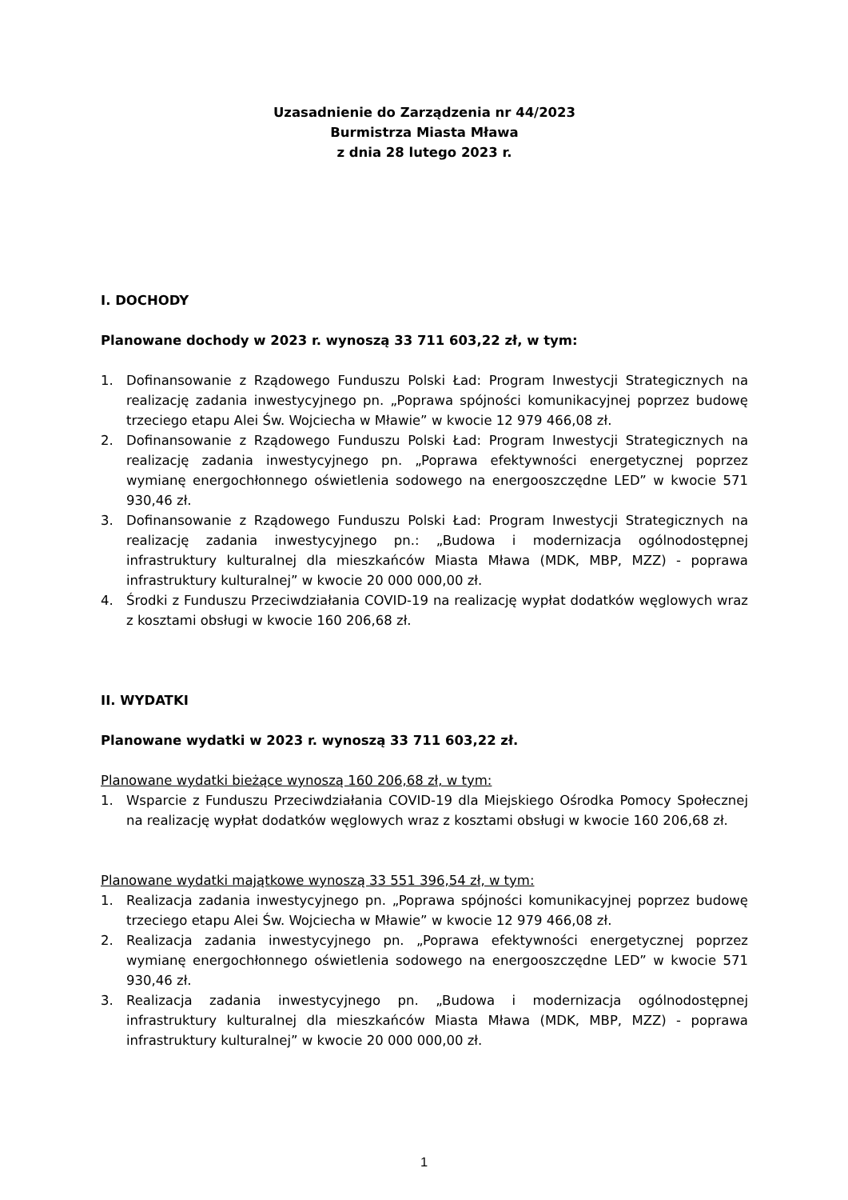Uzasadnienie do Zarządzenia nr 44/2023
Burmistrza Miasta Mława
z dnia 28 lutego 2023 r.
I. DOCHODY
Planowane dochody w 2023 r. wynoszą 33 711 603,22 zł, w tym:
1. Dofinansowanie z Rządowego Funduszu Polski Ład: Program Inwestycji Strategicznych na realizację zadania inwestycyjnego pn. „Poprawa spójności komunikacyjnej poprzez budowę trzeciego etapu Alei Św. Wojciecha w Mławie” w kwocie 12 979 466,08 zł.
2. Dofinansowanie z Rządowego Funduszu Polski Ład: Program Inwestycji Strategicznych na realizację zadania inwestycyjnego pn. „Poprawa efektywności energetycznej poprzez wymianę energochłonnego oświetlenia sodowego na energooszczędne LED” w kwocie 571 930,46 zł.
3. Dofinansowanie z Rządowego Funduszu Polski Ład: Program Inwestycji Strategicznych na realizację zadania inwestycyjnego pn.: „Budowa i modernizacja ogólnodostępnej infrastruktury kulturalnej dla mieszkańców Miasta Mława (MDK, MBP, MZZ) - poprawa infrastruktury kulturalnej” w kwocie 20 000 000,00 zł.
4. Środki z Funduszu Przeciwdziałania COVID-19 na realizację wypłat dodatków węglowych wraz z kosztami obsługi w kwocie 160 206,68 zł.
II. WYDATKI
Planowane wydatki w 2023 r. wynoszą 33 711 603,22 zł.
Planowane wydatki bieżące wynoszą 160 206,68 zł, w tym:
1. Wsparcie z Funduszu Przeciwdziałania COVID-19 dla Miejskiego Ośrodka Pomocy Społecznej na realizację wypłat dodatków węglowych wraz z kosztami obsługi w kwocie 160 206,68 zł.
Planowane wydatki majątkowe wynoszą 33 551 396,54 zł, w tym:
1. Realizacja zadania inwestycyjnego pn. „Poprawa spójności komunikacyjnej poprzez budowę trzeciego etapu Alei Św. Wojciecha w Mławie” w kwocie 12 979 466,08 zł.
2. Realizacja zadania inwestycyjnego pn. „Poprawa efektywności energetycznej poprzez wymianę energochłonnego oświetlenia sodowego na energooszczędne LED” w kwocie 571 930,46 zł.
3. Realizacja zadania inwestycyjnego pn. „Budowa i modernizacja ogólnodostępnej infrastruktury kulturalnej dla mieszkańców Miasta Mława (MDK, MBP, MZZ) - poprawa infrastruktury kulturalnej” w kwocie 20 000 000,00 zł.
1